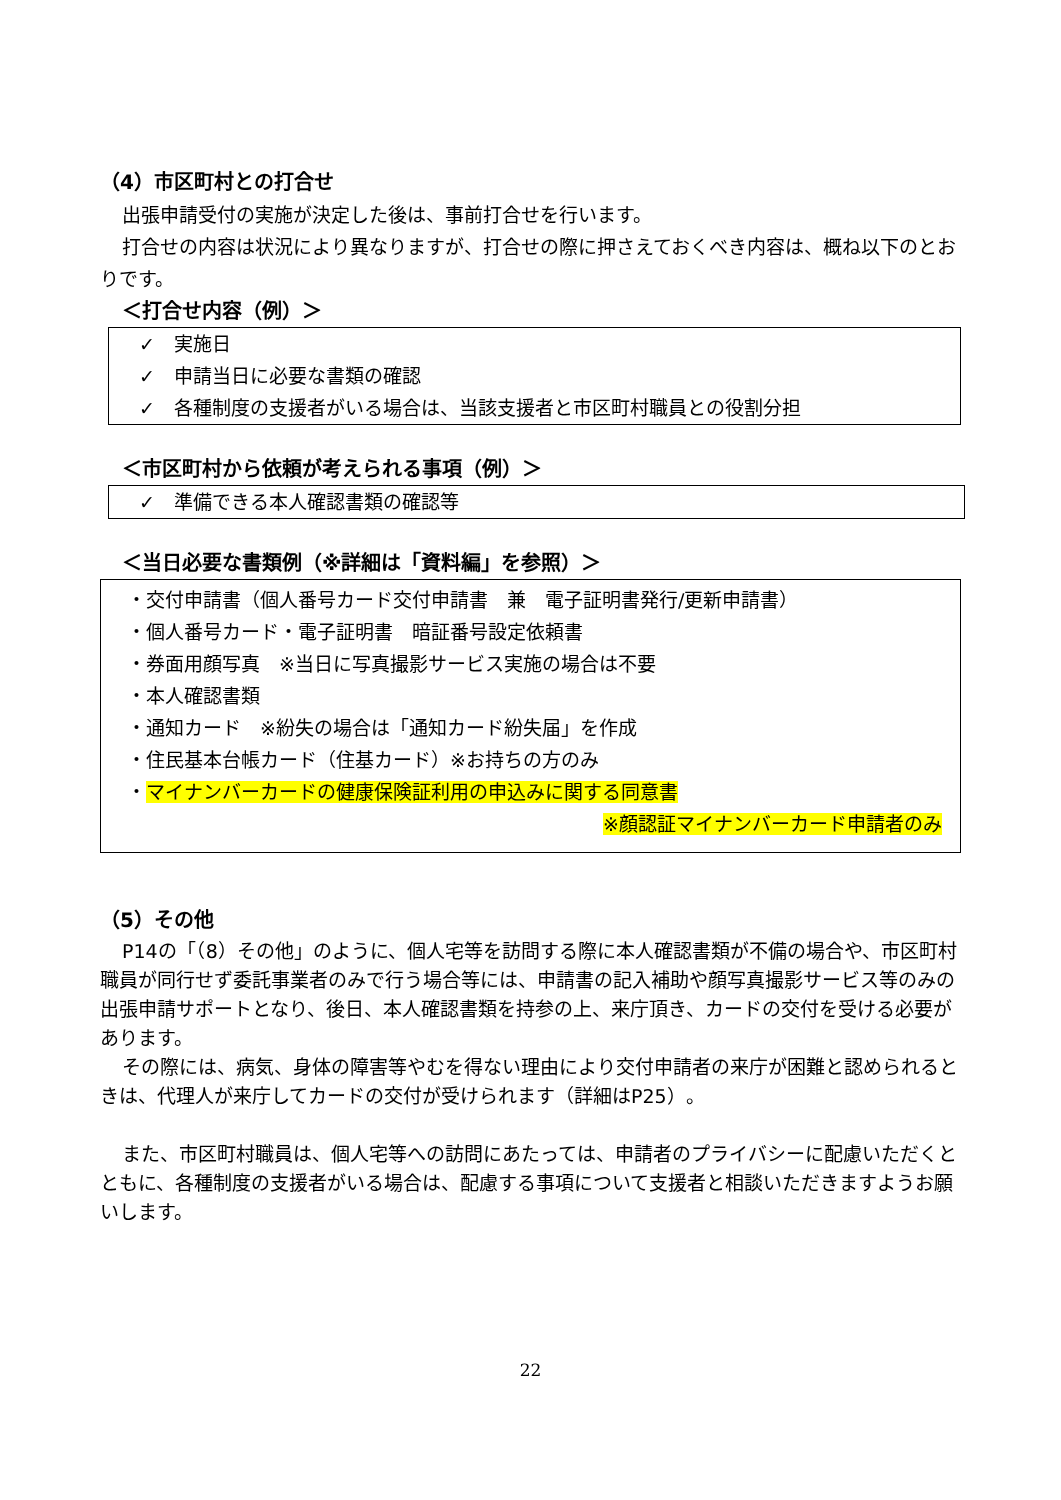（4）市区町村との打合せ
出張申請受付の実施が決定した後は、事前打合せを行います。
打合せの内容は状況により異なりますが、打合せの際に押さえておくべき内容は、概ね以下のとおりです。
＜打合せ内容（例）＞
✓　実施日
✓　申請当日に必要な書類の確認
✓　各種制度の支援者がいる場合は、当該支援者と市区町村職員との役割分担
＜市区町村から依頼が考えられる事項（例）＞
✓　準備できる本人確認書類の確認等
＜当日必要な書類例（※詳細は「資料編」を参照）＞
・交付申請書（個人番号カード交付申請書　兼　電子証明書発行/更新申請書）
・個人番号カード・電子証明書　暗証番号設定依頼書
・券面用顔写真　※当日に写真撮影サービス実施の場合は不要
・本人確認書類
・通知カード　※紛失の場合は「通知カード紛失届」を作成
・住民基本台帳カード（住基カード）※お持ちの方のみ
・マイナンバーカードの健康保険証利用の申込みに関する同意書
※顔認証マイナンバーカード申請者のみ
（5）その他
P14の「（8）その他」のように、個人宅等を訪問する際に本人確認書類が不備の場合や、市区町村職員が同行せず委託事業者のみで行う場合等には、申請書の記入補助や顔写真撮影サービス等のみの出張申請サポートとなり、後日、本人確認書類を持参の上、来庁頂き、カードの交付を受ける必要があります。
その際には、病気、身体の障害等やむを得ない理由により交付申請者の来庁が困難と認められるときは、代理人が来庁してカードの交付が受けられます（詳細はP25）。
また、市区町村職員は、個人宅等への訪問にあたっては、申請者のプライバシーに配慮いただくとともに、各種制度の支援者がいる場合は、配慮する事項について支援者と相談いただきますようお願いします。
22